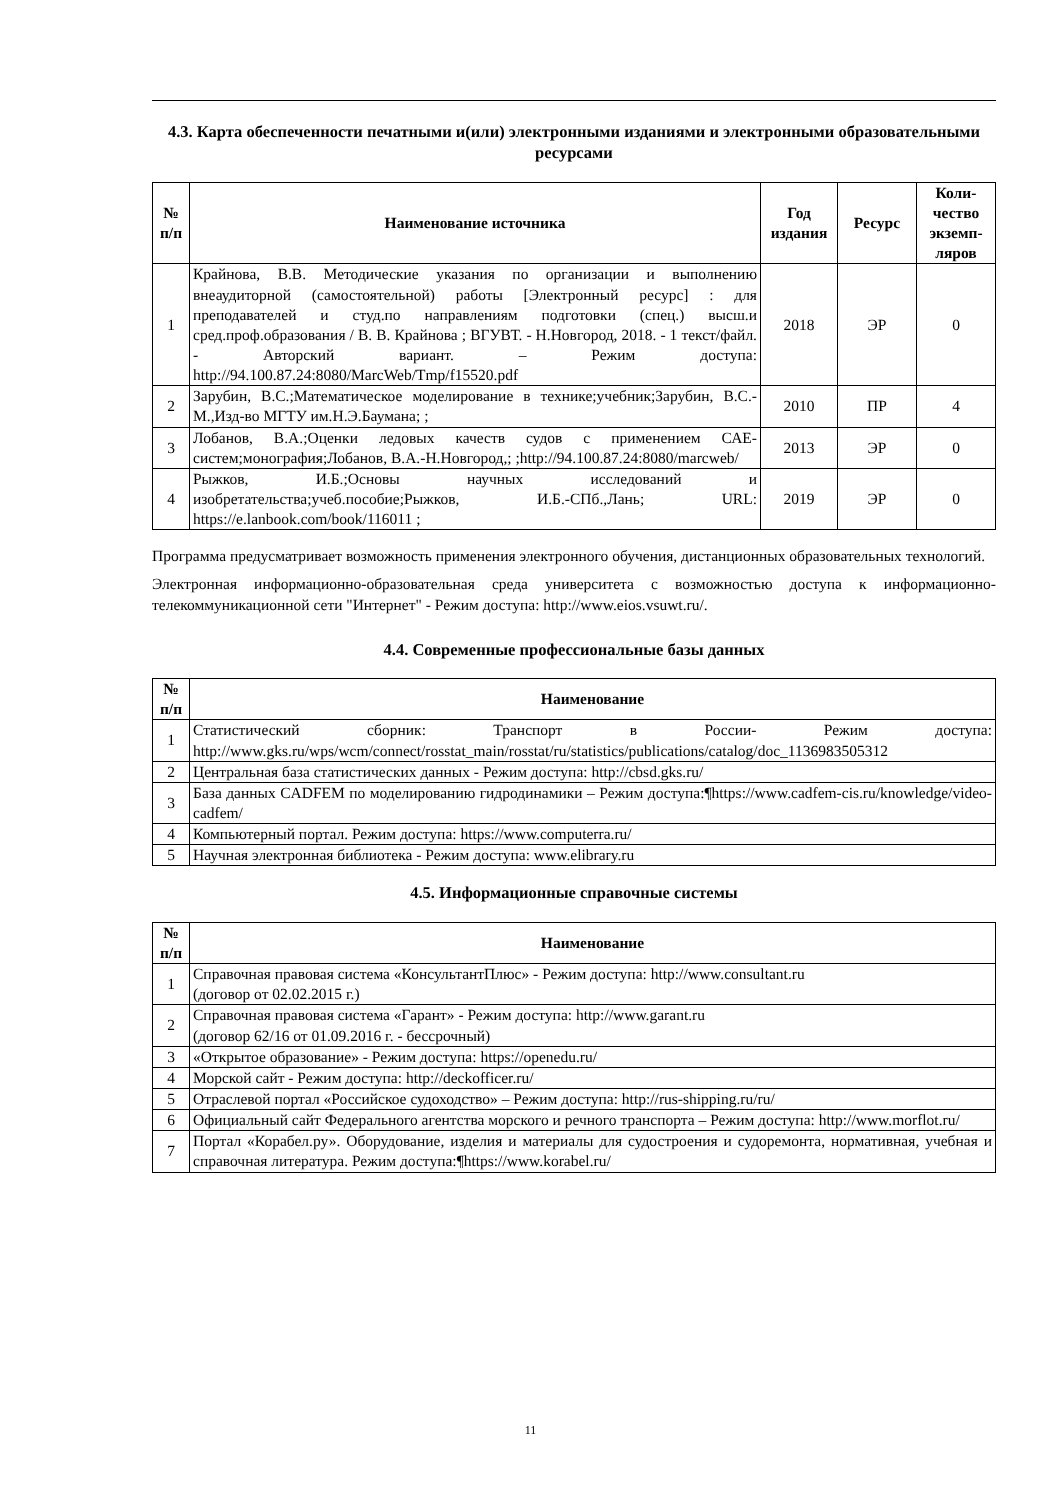4.3. Карта обеспеченности печатными и(или) электронными изданиями и электронными образовательными ресурсами
| № п/п | Наименование источника | Год издания | Ресурс | Коли-чество экземп-ляров |
| --- | --- | --- | --- | --- |
| 1 | Крайнова, В.В. Методические указания по организации и выполнению внеаудиторной (самостоятельной) работы [Электронный ресурс] : для преподавателей и студ.по направлениям подготовки (спец.) высш.и сред.проф.образования / В. В. Крайнова ; ВГУВТ. - Н.Новгород, 2018. - 1 текст/файл. - Авторский вариант. – Режим доступа: http://94.100.87.24:8080/MarcWeb/Tmp/f15520.pdf | 2018 | ЭР | 0 |
| 2 | Зарубин, В.С.;Математическое моделирование в технике;учебник;Зарубин, В.С.-М.,Изд-во МГТУ им.Н.Э.Баумана; ; | 2010 | ПР | 4 |
| 3 | Лобанов, В.А.;Оценки ледовых качеств судов с применением САЕ-систем;монография;Лобанов, В.А.-Н.Новгород,; ;http://94.100.87.24:8080/marcweb/ | 2013 | ЭР | 0 |
| 4 | Рыжков, И.Б.;Основы научных исследований и изобретательства;учеб.пособие;Рыжков, И.Б.-СПб.,Лань; URL: https://e.lanbook.com/book/116011 ; | 2019 | ЭР | 0 |
Программа предусматривает возможность применения электронного обучения, дистанционных образовательных технологий.
Электронная информационно-образовательная среда университета с возможностью доступа к информационно-телекоммуникационной сети "Интернет" - Режим доступа: http://www.eios.vsuwt.ru/.
4.4. Современные профессиональные базы данных
| № п/п | Наименование |
| --- | --- |
| 1 | Статистический сборник: Транспорт в России- Режим доступа: http://www.gks.ru/wps/wcm/connect/rosstat_main/rosstat/ru/statistics/publications/catalog/doc_1136983505312 |
| 2 | Центральная база статистических данных - Режим доступа: http://cbsd.gks.ru/ |
| 3 | База данных CADFEM по моделированию гидродинамики – Режим доступа:¶https://www.cadfem-cis.ru/knowledge/video-cadfem/ |
| 4 | Компьютерный портал. Режим доступа: https://www.computerra.ru/ |
| 5 | Научная электронная библиотека - Режим доступа: www.elibrary.ru |
4.5. Информационные справочные системы
| № п/п | Наименование |
| --- | --- |
| 1 | Справочная правовая система «КонсультантПлюс» - Режим доступа: http://www.consultant.ru (договор от 02.02.2015 г.) |
| 2 | Справочная правовая система «Гарант» - Режим доступа: http://www.garant.ru (договор 62/16 от 01.09.2016 г. - бессрочный) |
| 3 | «Открытое образование» - Режим доступа: https://openedu.ru/ |
| 4 | Морской сайт - Режим доступа: http://deckofficer.ru/ |
| 5 | Отраслевой портал «Российское судоходство» – Режим доступа: http://rus-shipping.ru/ru/ |
| 6 | Официальный сайт Федерального агентства морского и речного транспорта – Режим доступа: http://www.morflot.ru/ |
| 7 | Портал «Корабел.ру». Оборудование, изделия и материалы для судостроения и судоремонта, нормативная, учебная и справочная литература. Режим доступа:¶https://www.korabel.ru/ |
11